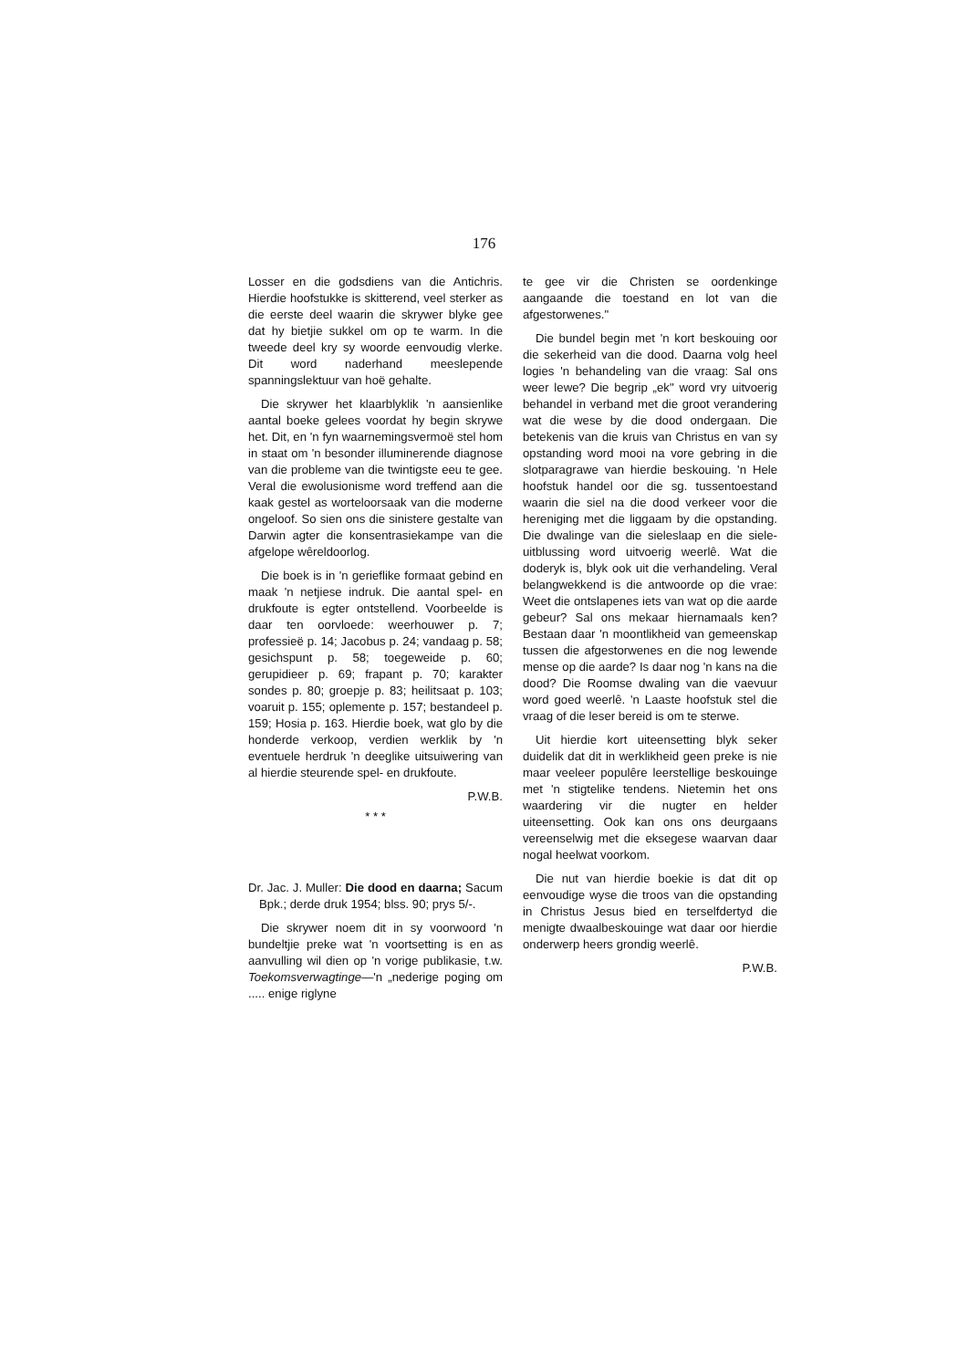176
Losser en die godsdiens van die Antichris. Hierdie hoofstukke is skitterend, veel sterker as die eerste deel waarin die skrywer blyke gee dat hy bietjie sukkel om op te warm. In die tweede deel kry sy woorde eenvoudig vlerke. Dit word naderhand meeslepende spanningslektuur van hoë gehalte.
Die skrywer het klaarblyklik 'n aansienlike aantal boeke gelees voordat hy begin skrywe het. Dit, en 'n fyn waarnemingsvermoë stel hom in staat om 'n besonder illuminerende diagnose van die probleme van die twintigste eeu te gee. Veral die ewolusionisme word treffend aan die kaak gestel as worteloorsaak van die moderne ongeloof. So sien ons die sinistere gestalte van Darwin agter die konsentrasiekampe van die afgelope wêreldoorlog.
Die boek is in 'n gerieflike formaat gebind en maak 'n netjiese indruk. Die aantal spel- en drukfoute is egter ontstellend. Voorbeelde is daar ten oorvloede: weerhouwer p. 7; professieë p. 14; Jacobus p. 24; vandaag p. 58; gesichspunt p. 58; toegeweide p. 60; gerupidieer p. 69; frapant p. 70; karakter sondes p. 80; groepje p. 83; heilitsaat p. 103; voaruit p. 155; oplemente p. 157; bestandeel p. 159; Hosia p. 163. Hierdie boek, wat glo by die honderde verkoop, verdien werklik by 'n eventuele herdruk 'n deeglike uitsuiwering van al hierdie steurende spel- en drukfoute.
P.W.B.
* * *
Dr. Jac. J. Muller: Die dood en daarna; Sacum Bpk.; derde druk 1954; blss. 90; prys 5/-.
Die skrywer noem dit in sy voorwoord 'n bundeltjie preke wat 'n voortsetting is en as aanvulling wil dien op 'n vorige publikasie, t.w. Toekomsverwagtinge—'n „nederige poging om ..... enige riglyne
te gee vir die Christen se oordenkinge aangaande die toestand en lot van die afgestorwenes."
Die bundel begin met 'n kort beskouing oor die sekerheid van die dood. Daarna volg heel logies 'n behandeling van die vraag: Sal ons weer lewe? Die begrip „ek" word vry uitvoerig behandel in verband met die groot verandering wat die wese by die dood ondergaan. Die betekenis van die kruis van Christus en van sy opstanding word mooi na vore gebring in die slotparagrawe van hierdie beskouing. 'n Hele hoofstuk handel oor die sg. tussentoestand waarin die siel na die dood verkeer voor die hereniging met die liggaam by die opstanding. Die dwalinge van die sieleslaap en die siele-uitblussing word uitvoerig weerlê. Wat die doderyk is, blyk ook uit die verhandeling. Veral belangwekkend is die antwoorde op die vrae: Weet die ontslapenes iets van wat op die aarde gebeur? Sal ons mekaar hiernamaals ken? Bestaan daar 'n moontlikheid van gemeenskap tussen die afgestorwenes en die nog lewende mense op die aarde? Is daar nog 'n kans na die dood? Die Roomse dwaling van die vaevuur word goed weerlê. 'n Laaste hoofstuk stel die vraag of die leser bereid is om te sterwe.
Uit hierdie kort uiteensetting blyk seker duidelik dat dit in werklikheid geen preke is nie maar veeleer populêre leerstellige beskouinge met 'n stigtelike tendens. Nietemin het ons waardering vir die nugter en helder uiteensetting. Ook kan ons ons deurgaans vereenselwig met die eksegese waarvan daar nogal heelwat voorkom.
Die nut van hierdie boekie is dat dit op eenvoudige wyse die troos van die opstanding in Christus Jesus bied en terselfdertyd die menigte dwaalbeskouinge wat daar oor hierdie onderwerp heers grondig weerlê.
P.W.B.